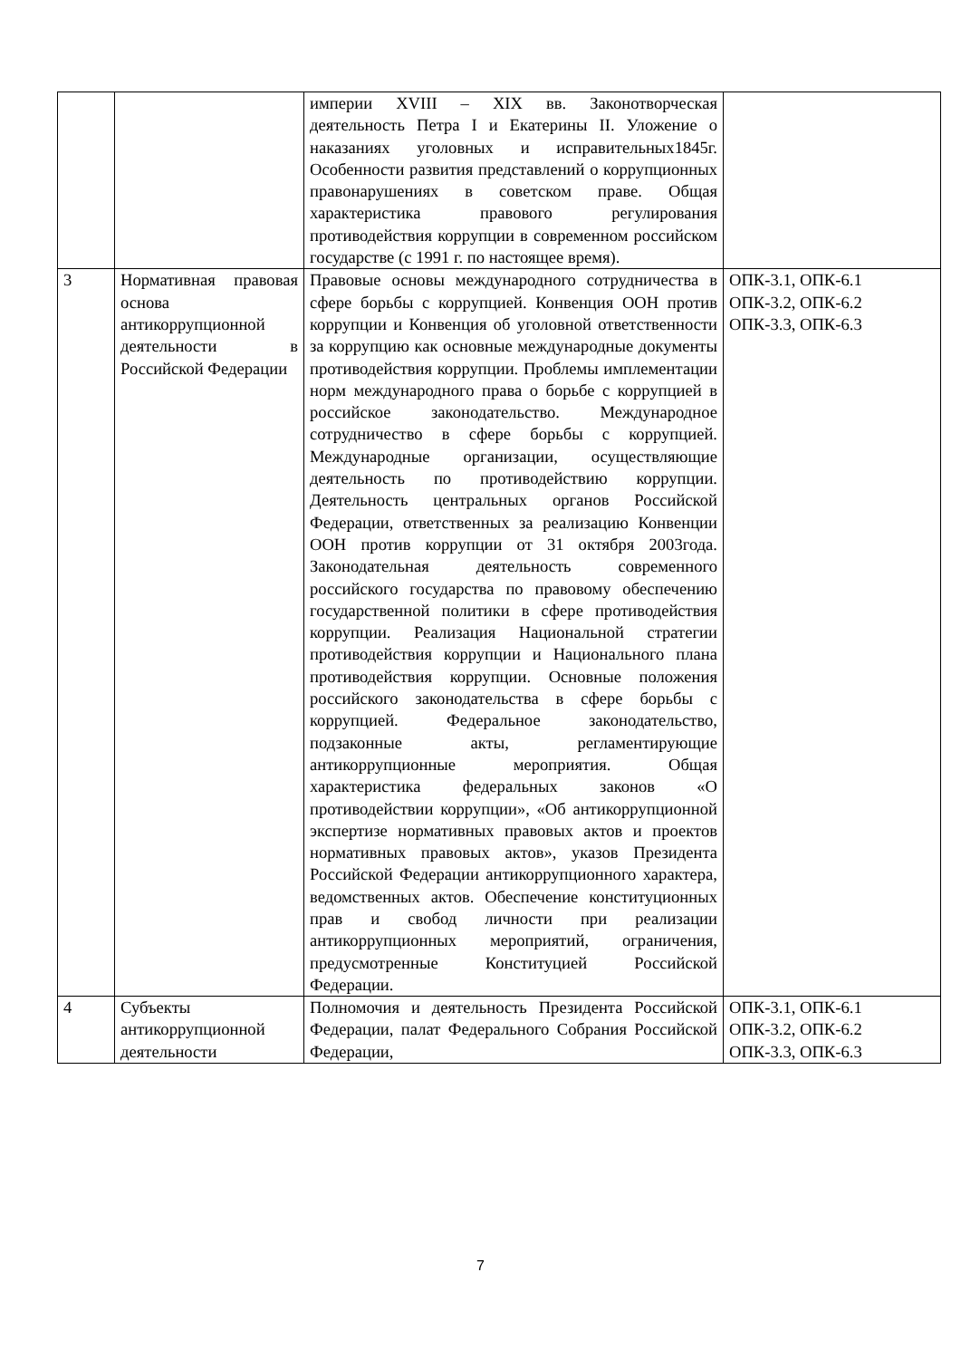| | | империи XVIII – XIX вв. Законотворческая деятельность Петра I и Екатерины II. Уложение о наказаниях уголовных и исправительных1845г. Особенности развития представлений о коррупционных правонарушениях в советском праве. Общая характеристика правового регулирования противодействия коррупции в современном российском государстве (с 1991 г. по настоящее время). | |
| 3 | Нормативная правовая основа антикоррупционной деятельности в Российской Федерации | Правовые основы международного сотрудничества в сфере борьбы с коррупцией. Конвенция ООН против коррупции и Конвенция об уголовной ответственности за коррупцию как основные международные документы противодействия коррупции. Проблемы имплементации норм международного права о борьбе с коррупцией в российское законодательство. Международное сотрудничество в сфере борьбы с коррупцией. Международные организации, осуществляющие деятельность по противодействию коррупции. Деятельность центральных органов Российской Федерации, ответственных за реализацию Конвенции ООН против коррупции от 31 октября 2003года. Законодательная деятельность современного российского государства по правовому обеспечению государственной политики в сфере противодействия коррупции. Реализация Национальной стратегии противодействия коррупции и Национального плана противодействия коррупции. Основные положения российского законодательства в сфере борьбы с коррупцией. Федеральное законодательство, подзаконные акты, регламентирующие антикоррупционные мероприятия. Общая характеристика федеральных законов «О противодействии коррупции», «Об антикоррупционной экспертизе нормативных правовых актов и проектов нормативных правовых актов», указов Президента Российской Федерации антикоррупционного характера, ведомственных актов. Обеспечение конституционных прав и свобод личности при реализации антикоррупционных мероприятий, ограничения, предусмотренные Конституцией Российской Федерации. | ОПК-3.1, ОПК-6.1 ОПК-3.2, ОПК-6.2 ОПК-3.3, ОПК-6.3 |
| 4 | Субъекты антикоррупционной деятельности | Полномочия и деятельность Президента Российской Федерации, палат Федерального Собрания Российской Федерации, | ОПК-3.1, ОПК-6.1 ОПК-3.2, ОПК-6.2 ОПК-3.3, ОПК-6.3 |
7